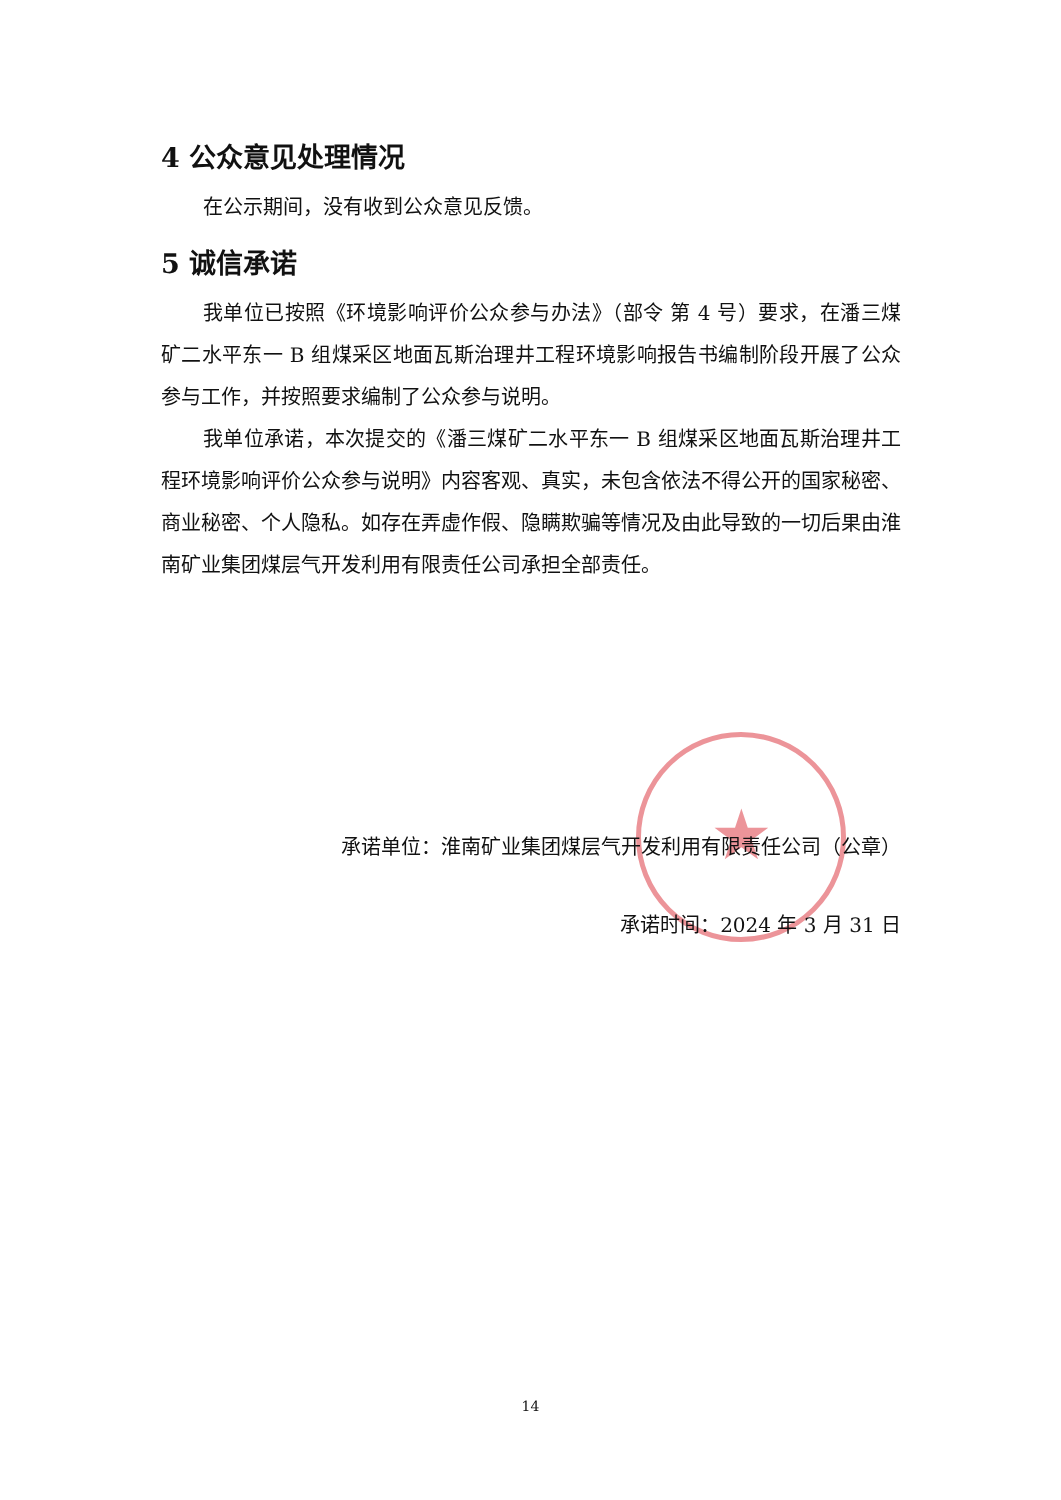★
4 公众意见处理情况
在公示期间，没有收到公众意见反馈。
5 诚信承诺
我单位已按照《环境影响评价公众参与办法》（部令 第 4 号）要求，在潘三煤矿二水平东一 B 组煤采区地面瓦斯治理井工程环境影响报告书编制阶段开展了公众参与工作，并按照要求编制了公众参与说明。
我单位承诺，本次提交的《潘三煤矿二水平东一 B 组煤采区地面瓦斯治理井工程环境影响评价公众参与说明》内容客观、真实，未包含依法不得公开的国家秘密、商业秘密、个人隐私。如存在弄虚作假、隐瞒欺骗等情况及由此导致的一切后果由淮南矿业集团煤层气开发利用有限责任公司承担全部责任。
承诺单位：淮南矿业集团煤层气开发利用有限责任公司（公章）
承诺时间：2024 年 3 月 31 日
14